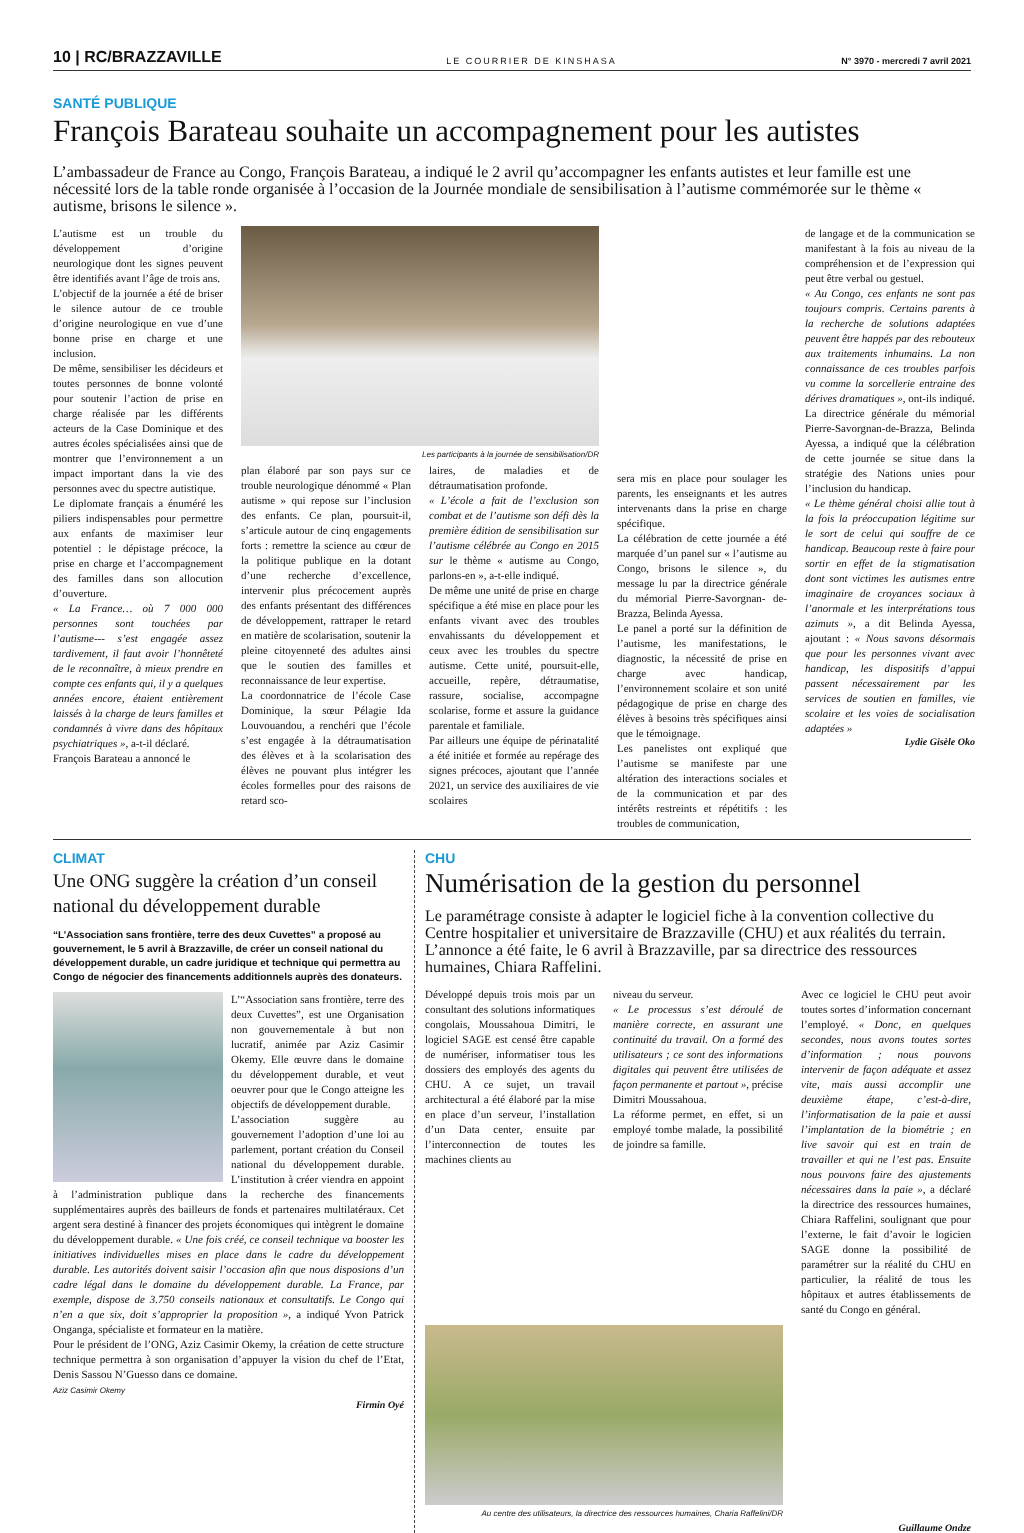10 | RC/BRAZZAVILLE LE COURRIER DE KINSHASA N° 3970 - mercredi 7 avril 2021
SANTÉ PUBLIQUE
François Barateau souhaite un accompagnement pour les autistes
L’ambassadeur de France au Congo, François Barateau, a indiqué le 2 avril qu’accompagner les enfants autistes et leur famille est une nécessité lors de la table ronde organisée à l’occasion de la Journée mondiale de sensibilisation à l’autisme commémorée sur le thème « autisme, brisons le silence ».
L’autisme est un trouble du développement d’origine neurologique dont les signes peuvent être identifiés avant l’âge de trois ans.
L’objectif de la journée a été de briser le silence autour de ce trouble d’origine neurologique en vue d’une bonne prise en charge et une inclusion.
De même, sensibiliser les décideurs et toutes personnes de bonne volonté pour soutenir l’action de prise en charge réalisée par les différents acteurs de la Case Dominique et des autres écoles spécialisées ainsi que de montrer que l’environnement a un impact important dans la vie des personnes avec du spectre autistique.
Le diplomate français a énuméré les piliers indispensables pour permettre aux enfants de maximiser leur potentiel : le dépistage précoce, la prise en charge et l’accompagnement des familles dans son allocution d’ouverture.
« La France… où 7 000 000 personnes sont touchées par l’autisme--- s’est engagée assez tardivement, il faut avoir l’honnêteté de le reconnaître, à mieux prendre en compte ces enfants qui, il y a quelques années encore, étaient entièrement laissés à la charge de leurs familles et condamnés à vivre dans des hôpitaux psychiatriques », a-t-il déclaré.
François Barateau a annoncé le
Les participants à la journée de sensibilisation/DR
plan élaboré par son pays sur ce trouble neurologique dénommé « Plan autisme » qui repose sur l’inclusion des enfants. Ce plan, poursuit-il, s’articule autour de cinq engagements forts : remettre la science au cœur de la politique publique en la dotant d’une recherche d’excellence, intervenir plus précocement auprès des enfants présentant des différences de développement, rattraper le retard en matière de scolarisation, soutenir la pleine citoyenneté des adultes ainsi que le soutien des familles et reconnaissance de leur expertise.
La coordonnatrice de l’école Case Dominique, la sœur Pélagie Ida Louvouandou, a renchéri que l’école s’est engagée à la détraumatisation des élèves et à la scolarisation des élèves ne pouvant plus intégrer les écoles formelles pour des raisons de retard sco-
laires, de maladies et de détraumatisation profonde.
« L’école a fait de l’exclusion son combat et de l’autisme son défi dès la première édition de sensibilisation sur l’autisme célébrée au Congo en 2015 sur le thème « autisme au Congo, parlons-en », a-t-elle indiqué.
De même une unité de prise en charge spécifique a été mise en place pour les enfants vivant avec des troubles envahissants du développement et ceux avec les troubles du spectre autisme. Cette unité, poursuit-elle, accueille, repère, détraumatise, rassure, socialise, accompagne scolarise, forme et assure la guidance parentale et familiale.
Par ailleurs une équipe de périnatalité a été initiée et formée au repérage des signes précoces, ajoutant que l’année 2021, un service des auxiliaires de vie scolaires
sera mis en place pour soulager les parents, les enseignants et les autres intervenants dans la prise en charge spécifique.
La célébration de cette journée a été marquée d’un panel sur « l’autisme au Congo, brisons le silence », du message lu par la directrice générale du mémorial Pierre-Savorgnan- de-Brazza, Belinda Ayessa.
Le panel a porté sur la définition de l’autisme, les manifestations, le diagnostic, la nécessité de prise en charge avec handicap, l’environnement scolaire et son unité pédagogique de prise en charge des élèves à besoins très spécifiques ainsi que le témoignage.
Les panelistes ont expliqué que l’autisme se manifeste par une altération des interactions sociales et de la communication et par des intérêts restreints et répétitifs : les troubles de communication,
de langage et de la communication se manifestant à la fois au niveau de la compréhension et de l’expression qui peut être verbal ou gestuel.
« Au Congo, ces enfants ne sont pas toujours compris. Certains parents à la recherche de solutions adaptées peuvent être happés par des rebouteux aux traitements inhumains. La non connaissance de ces troubles parfois vu comme la sorcellerie entraine des dérives dramatiques », ont-ils indiqué.
La directrice générale du mémorial Pierre-Savorgnan-de-Brazza, Belinda Ayessa, a indiqué que la célébration de cette journée se situe dans la stratégie des Nations unies pour l’inclusion du handicap.
« Le thème général choisi allie tout à la fois la préoccupation légitime sur le sort de celui qui souffre de ce handicap. Beaucoup reste à faire pour sortir en effet de la stigmatisation dont sont victimes les autismes entre imaginaire de croyances sociaux à l’anormale et les interprétations tous azimuts », a dit Belinda Ayessa, ajoutant : « Nous savons désormais que pour les personnes vivant avec handicap, les dispositifs d’appui passent nécessairement par les services de soutien en familles, vie scolaire et les voies de socialisation adaptées »
Lydie Gisèle Oko
CLIMAT
Une ONG suggère la création d’un conseil national du développement durable
“L’Association sans frontière, terre des deux Cuvettes” a proposé au gouvernement, le 5 avril à Brazzaville, de créer un conseil national du développement durable, un cadre juridique et technique qui permettra au Congo de négocier des financements additionnels auprès des donateurs.
L’“Association sans frontière, terre des deux Cuvettes”, est une Organisation non gouvernementale à but non lucratif, animée par Aziz Casimir Okemy. Elle œuvre dans le domaine du développement durable, et veut oeuvrer pour que le Congo atteigne les objectifs de développement durable.
L’association suggère au gouvernement l’adoption d’une loi au parlement, portant création du Conseil national du développement durable. L’institution à créer viendra en appoint à l’administration publique dans la recherche des financements supplémentaires auprès des bailleurs de fonds et partenaires multilatéraux. Cet argent sera destiné à financer des projets économiques qui intègrent le domaine du développement durable. « Une fois créé, ce conseil technique va booster les initiatives individuelles mises en place dans le cadre du développement durable. Les autorités doivent saisir l’occasion afin que nous disposions d’un cadre légal dans le domaine du développement durable. La France, par exemple, dispose de 3.750 conseils nationaux et consultatifs. Le Congo qui n’en a que six, doit s’approprier la proposition », a indiqué Yvon Patrick Onganga, spécialiste et formateur en la matière.
Pour le président de l’ONG, Aziz Casimir Okemy, la création de cette structure technique permettra à son organisation d’appuyer la vision du chef de l’Etat, Denis Sassou N’Guesso dans ce domaine.
Aziz Casimir Okemy
Firmin Oyé
CHU
Numérisation de la gestion du personnel
Le paramétrage consiste à adapter le logiciel fiche à la convention collective du Centre hospitalier et universitaire de Brazzaville (CHU) et aux réalités du terrain. L’annonce a été faite, le 6 avril à Brazzaville, par sa directrice des ressources humaines, Chiara Raffelini.
Développé depuis trois mois par un consultant des solutions informatiques congolais, Moussahoua Dimitri, le logiciel SAGE est censé être capable de numériser, informatiser tous les dossiers des employés des agents du CHU. A ce sujet, un travail architectural a été élaboré par la mise en place d’un serveur, l’installation d’un Data center, ensuite par l’interconnection de toutes les machines clients au
niveau du serveur.
« Le processus s’est déroulé de manière correcte, en assurant une continuité du travail. On a formé des utilisateurs ; ce sont des informations digitales qui peuvent être utilisées de façon permanente et partout », précise Dimitri Moussahoua.
La réforme permet, en effet, si un employé tombe malade, la possibilité de joindre sa famille.
Avec ce logiciel le CHU peut avoir toutes sortes d’information concernant l’employé. « Donc, en quelques secondes, nous avons toutes sortes d’information ; nous pouvons intervenir de façon adéquate et assez vite, mais aussi accomplir une deuxième étape, c’est-à-dire, l’informatisation de la paie et aussi l’implantation de la biométrie ; en live savoir qui est en train de travailler et qui ne l’est pas. Ensuite nous pouvons faire des ajustements nécessaires dans la paie », a déclaré la directrice des ressources humaines, Chiara Raffelini, soulignant que pour l’externe, le fait d’avoir le logicien SAGE donne la possibilité de paramétrer sur la réalité du CHU en particulier, la réalité de tous les hôpitaux et autres établissements de santé du Congo en général.
Au centre des utilisateurs, la directrice des ressources humaines, Charia Raffelini/DR
Guillaume Ondze